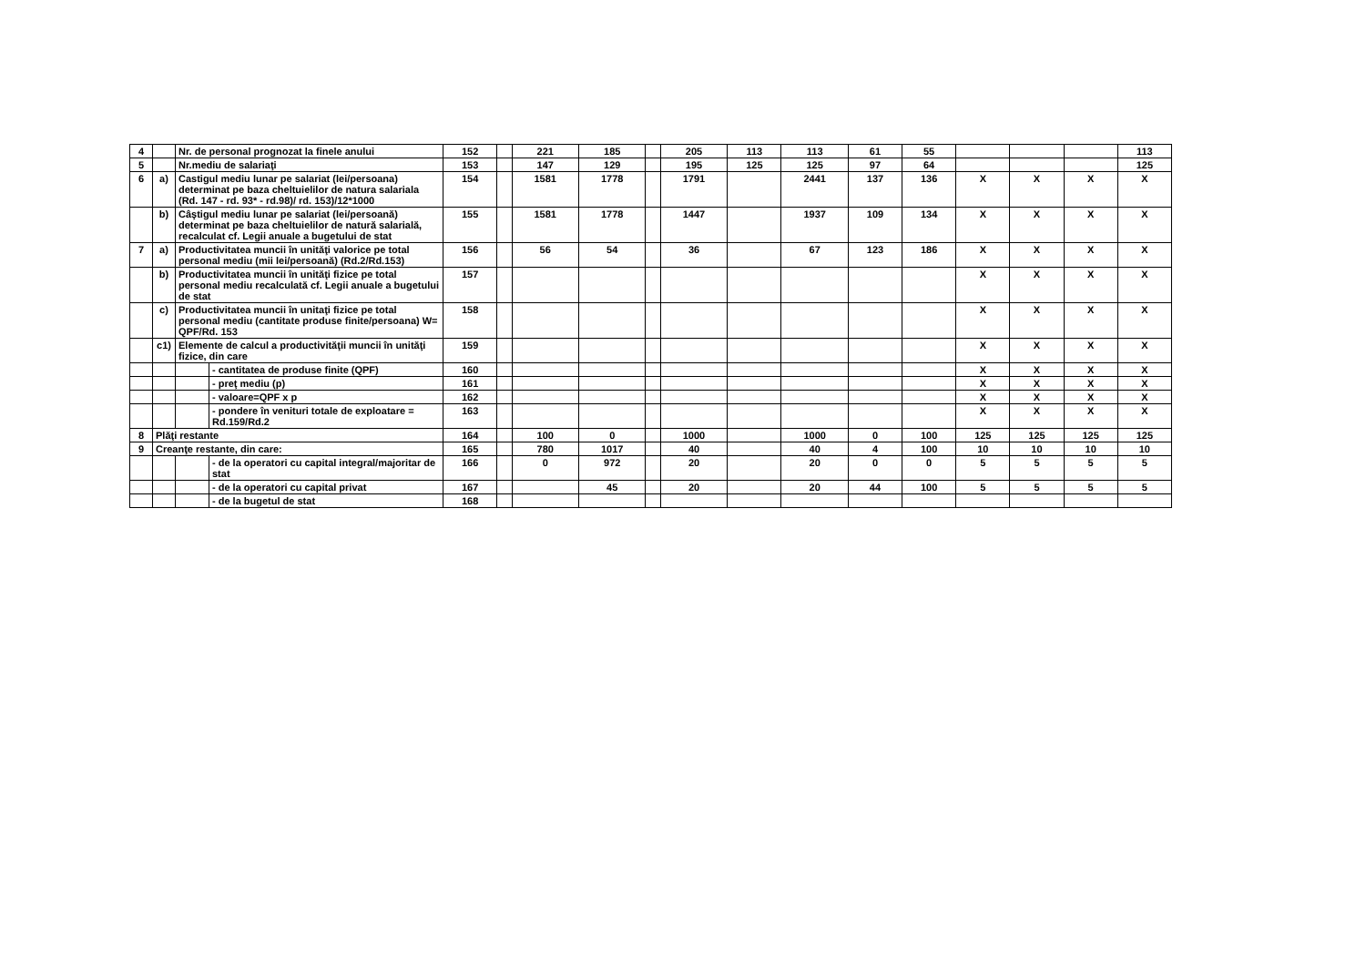| 4 | | Nr. de personal prognozat la finele anului | | 152 | | 221 | 185 | | 205 | 113 | 113 | 61 | 55 | | | | 113 |
| 5 | | Nr.mediu de salariaţi | | 153 | | 147 | 129 | | 195 | 125 | 125 | 97 | 64 | | | | 125 |
| 6 | a) | Castigul mediu lunar pe salariat (lei/persoana) determinat pe baza cheltuielilor de natura salariala (Rd. 147 - rd. 93* - rd.98)/ rd. 153)/12*1000 | | 154 | | 1581 | 1778 | | 1791 | | 2441 | 137 | 136 | X | X | X | X |
| | b) | Câştigul mediu lunar pe salariat (lei/persoană) determinat pe baza cheltuielilor de natură salarială, recalculat cf. Legii anuale a bugetului de stat | | 155 | | 1581 | 1778 | | 1447 | | 1937 | 109 | 134 | X | X | X | X |
| 7 | a) | Productivitatea muncii în unităţi valorice pe total personal mediu (mii lei/persoană) (Rd.2/Rd.153) | | 156 | | 56 | 54 | | 36 | | 67 | 123 | 186 | X | X | X | X |
| | b) | Productivitatea muncii în unităţi fizice pe total personal mediu recalculată cf. Legii anuale a bugetului de stat | | 157 | | | | | | | | | | X | X | X | X |
| | c) | Productivitatea muncii în unitaţi fizice pe total personal mediu (cantitate produse finite/persoana) W= QPF/Rd. 153 | | 158 | | | | | | | | | | X | X | X | X |
| | c1) | Elemente de calcul a productivităţii muncii în unităţi fizice, din care | | 159 | | | | | | | | | | X | X | X | X |
| | | | - cantitatea de produse finite (QPF) | 160 | | | | | | | | | | X | X | X | X |
| | | | - preţ mediu (p) | 161 | | | | | | | | | | X | X | X | X |
| | | | - valoare=QPF x p | 162 | | | | | | | | | | X | X | X | X |
| | | | - pondere în venituri totale de exploatare = Rd.159/Rd.2 | 163 | | | | | | | | | | X | X | X | X |
| 8 | Plăţi restante | | | 164 | | 100 | 0 | | 1000 | | 1000 | 0 | 100 | 125 | 125 | 125 | 125 |
| 9 | Creanţe restante, din care: | | | 165 | | 780 | 1017 | | 40 | | 40 | 4 | 100 | 10 | 10 | 10 | 10 |
| | | | - de la operatori cu capital integral/majoritar de stat | 166 | | 0 | 972 | | 20 | | 20 | 0 | 0 | 5 | 5 | 5 | 5 |
| | | | - de la operatori cu capital privat | 167 | | | 45 | | 20 | | 20 | 44 | 100 | 5 | 5 | 5 | 5 |
| | | | - de la bugetul de stat | 168 | | | | | | | | | | | | | |